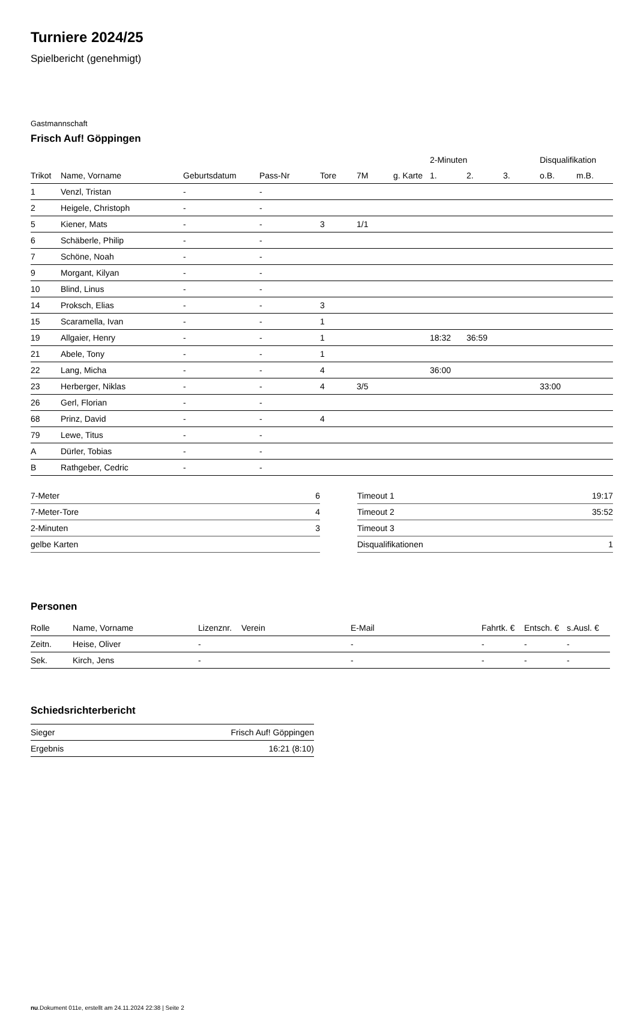Turniere 2024/25
Spielbericht (genehmigt)
Gastmannschaft
Frisch Auf! Göppingen
| | | | | | | | 2-Minuten | | | Disqualifikation | |
| --- | --- | --- | --- | --- | --- | --- | --- | --- | --- | --- | --- |
| Trikot | Name, Vorname | Geburtsdatum | Pass-Nr | Tore | 7M | g. Karte | 1. | 2. | 3. | o.B. | m.B. |
| 1 | Venzl, Tristan | - | - | | | | | | | | |
| 2 | Heigele, Christoph | - | - | | | | | | | | |
| 5 | Kiener, Mats | - | - | 3 | 1/1 | | | | | | |
| 6 | Schäberle, Philip | - | - | | | | | | | | |
| 7 | Schöne, Noah | - | - | | | | | | | | |
| 9 | Morgant, Kilyan | - | - | | | | | | | | |
| 10 | Blind, Linus | - | - | | | | | | | | |
| 14 | Proksch, Elias | - | - | 3 | | | | | | | |
| 15 | Scaramella, Ivan | - | - | 1 | | | | | | | |
| 19 | Allgaier, Henry | - | - | 1 | | | 18:32 | 36:59 | | | |
| 21 | Abele, Tony | - | - | 1 | | | | | | | |
| 22 | Lang, Micha | - | - | 4 | | | 36:00 | | | | |
| 23 | Herberger, Niklas | - | - | 4 | 3/5 | | | | | 33:00 | |
| 26 | Gerl, Florian | - | - | | | | | | | | |
| 68 | Prinz, David | - | - | 4 | | | | | | | |
| 79 | Lewe, Titus | - | - | | | | | | | | |
| A | Dürler, Tobias | - | - | | | | | | | | |
| B | Rathgeber, Cedric | - | - | | | | | | | | |
| 7-Meter | 6 |
| 7-Meter-Tore | 4 |
| 2-Minuten | 3 |
| gelbe Karten | |
| Timeout 1 | 19:17 |
| Timeout 2 | 35:52 |
| Timeout 3 | |
| Disqualifikationen | 1 |
Personen
| Rolle | Name, Vorname | Lizenznr. | Verein | E-Mail | Fahrtk. € | Entsch. € | s.Ausl. € |
| --- | --- | --- | --- | --- | --- | --- | --- |
| Zeitn. | Heise, Oliver | - | | - | - | - | - |
| Sek. | Kirch, Jens | - | | - | - | - | - |
Schiedsrichterbericht
| Sieger | Frisch Auf! Göppingen |
| Ergebnis | 16:21 (8:10) |
nu.Dokument 011e, erstellt am 24.11.2024 22:38 | Seite 2